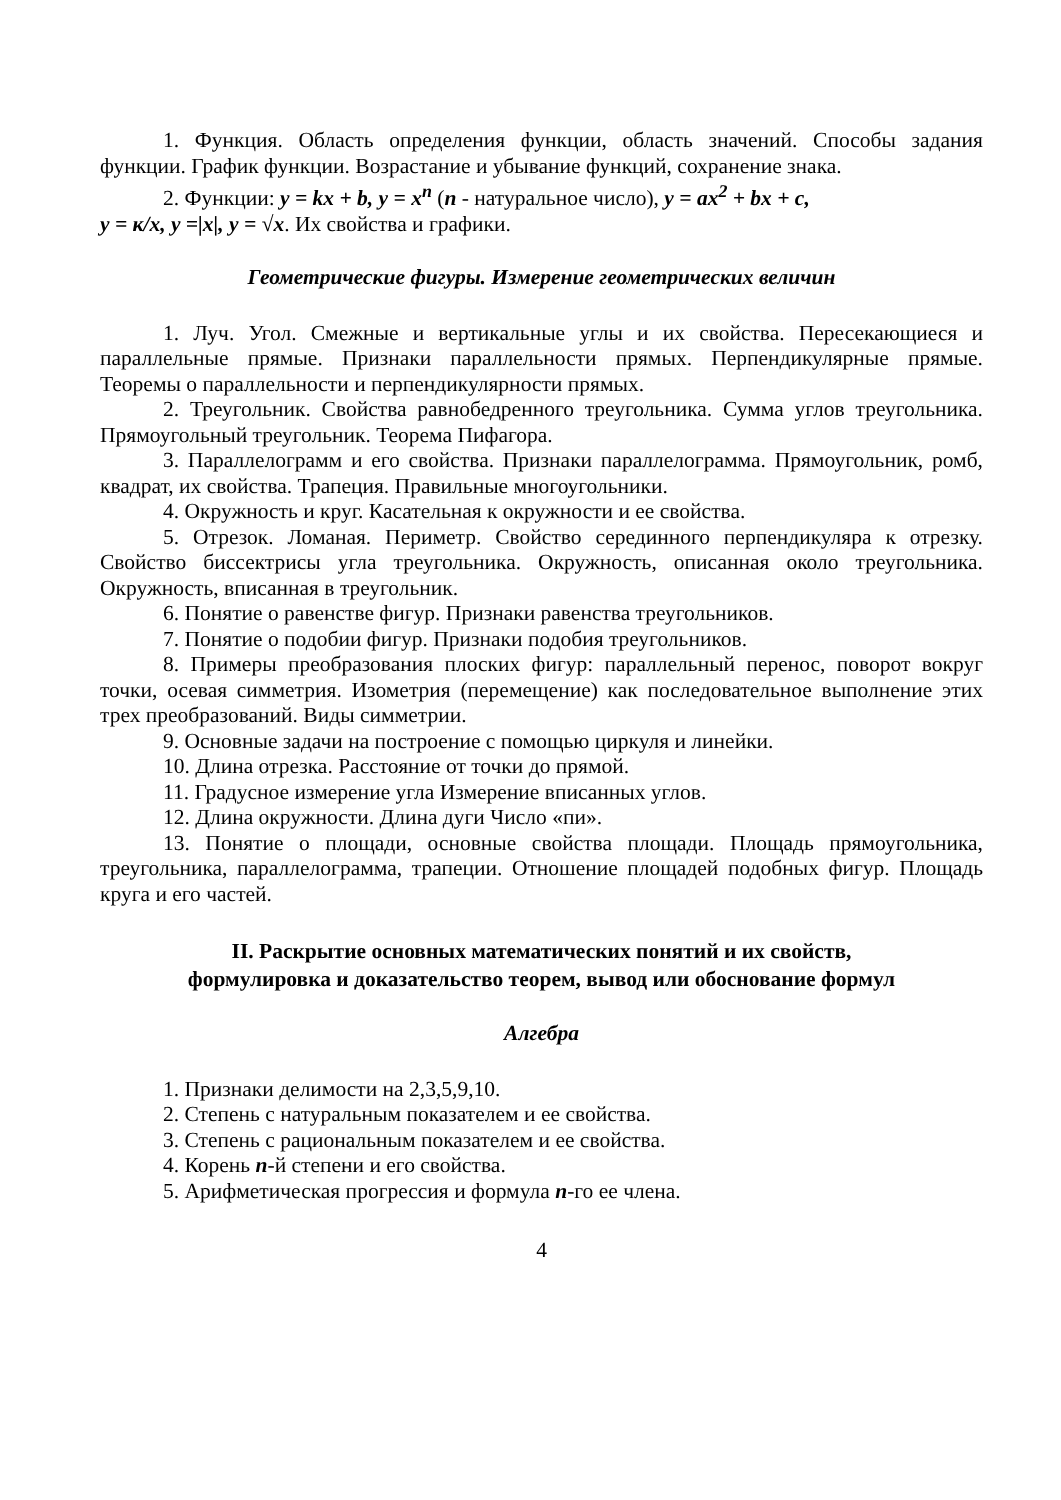1. Функция. Область определения функции, область значений. Способы задания функции. График функции. Возрастание и убывание функций, сохранение знака.
2. Функции: y = kx + b, y = x<sup>n</sup> (n - натуральное число), y = ax<sup>2</sup> + bx + c,
y = к/x, y =|x|, y = √x. Их свойства и графики.
Геометрические фигуры. Измерение геометрических величин
1. Луч. Угол. Смежные и вертикальные углы и их свойства. Пересекающиеся и параллельные прямые. Признаки параллельности прямых. Перпендикулярные прямые. Теоремы о параллельности и перпендикулярности прямых.
2. Треугольник. Свойства равнобедренного треугольника. Сумма углов треугольника. Прямоугольный треугольник. Теорема Пифагора.
3. Параллелограмм и его свойства. Признаки параллелограмма. Прямоугольник, ромб, квадрат, их свойства. Трапеция. Правильные многоугольники.
4. Окружность и круг. Касательная к окружности и ее свойства.
5. Отрезок. Ломаная. Периметр. Свойство серединного перпендикуляра к отрезку. Свойство биссектрисы угла треугольника. Окружность, описанная около треугольника. Окружность, вписанная в треугольник.
6. Понятие о равенстве фигур. Признаки равенства треугольников.
7. Понятие о подобии фигур. Признаки подобия треугольников.
8. Примеры преобразования плоских фигур: параллельный перенос, поворот вокруг точки, осевая симметрия. Изометрия (перемещение) как последовательное выполнение этих трех преобразований. Виды симметрии.
9. Основные задачи на построение с помощью циркуля и линейки.
10. Длина отрезка. Расстояние от точки до прямой.
11. Градусное измерение угла Измерение вписанных углов.
12. Длина окружности. Длина дуги Число «пи».
13. Понятие о площади, основные свойства площади. Площадь прямоугольника, треугольника, параллелограмма, трапеции. Отношение площадей подобных фигур. Площадь круга и его частей.
II. Раскрытие основных математических понятий и их свойств,
формулировка и доказательство теорем, вывод или обоснование формул
Алгебра
1. Признаки делимости на 2,3,5,9,10.
2. Степень с натуральным показателем и ее свойства.
3. Степень с рациональным показателем и ее свойства.
4. Корень n-й степени и его свойства.
5. Арифметическая прогрессия и формула n-го ее члена.
4